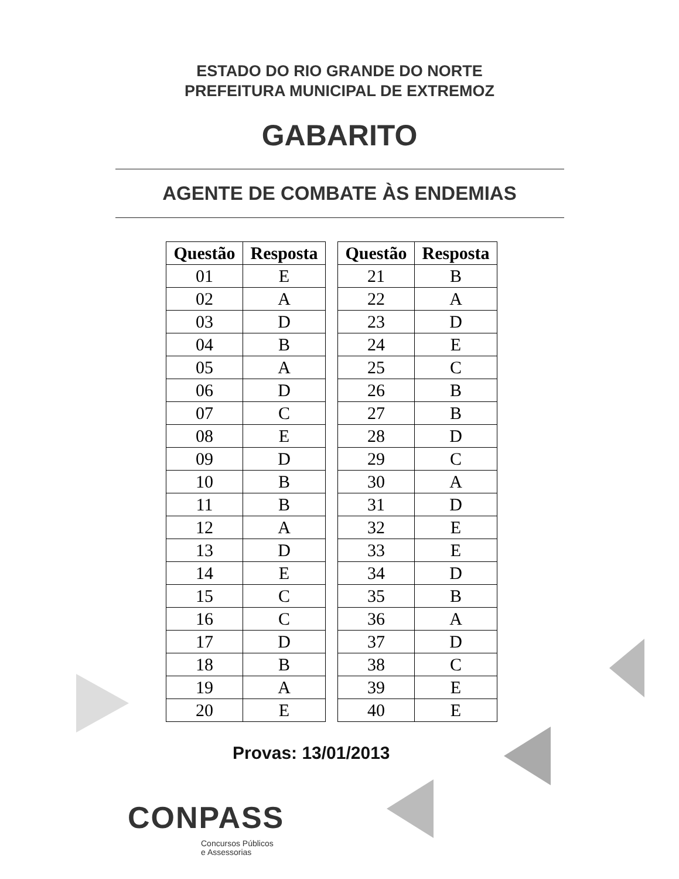ESTADO DO RIO GRANDE DO NORTE
PREFEITURA MUNICIPAL DE EXTREMOZ
GABARITO
AGENTE DE COMBATE ÀS ENDEMIAS
| Questão | Resposta |
| --- | --- |
| 01 | E |
| 02 | A |
| 03 | D |
| 04 | B |
| 05 | A |
| 06 | D |
| 07 | C |
| 08 | E |
| 09 | D |
| 10 | B |
| 11 | B |
| 12 | A |
| 13 | D |
| 14 | E |
| 15 | C |
| 16 | C |
| 17 | D |
| 18 | B |
| 19 | A |
| 20 | E |
| Questão | Resposta |
| --- | --- |
| 21 | B |
| 22 | A |
| 23 | D |
| 24 | E |
| 25 | C |
| 26 | B |
| 27 | B |
| 28 | D |
| 29 | C |
| 30 | A |
| 31 | D |
| 32 | E |
| 33 | E |
| 34 | D |
| 35 | B |
| 36 | A |
| 37 | D |
| 38 | C |
| 39 | E |
| 40 | E |
Provas: 13/01/2013
CONPASS
Concursos Públicos
e Assessorias